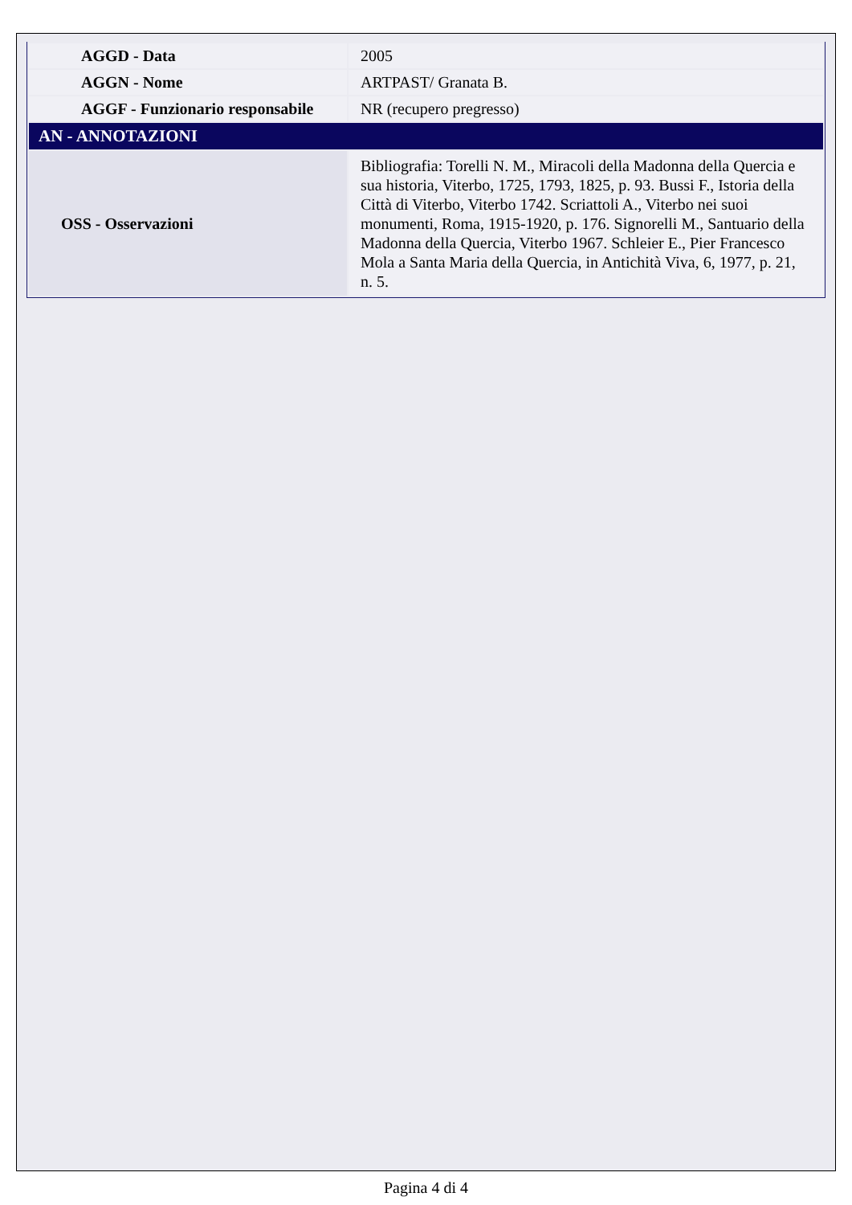| AGGD - Data | 2005 |
| AGGN - Nome | ARTPAST/ Granata B. |
| AGGF - Funzionario responsabile | NR (recupero pregresso) |
| AN - ANNOTAZIONI | |
| OSS - Osservazioni | Bibliografia: Torelli N. M., Miracoli della Madonna della Quercia e sua historia, Viterbo, 1725, 1793, 1825, p. 93. Bussi F., Istoria della Città di Viterbo, Viterbo 1742. Scriattoli A., Viterbo nei suoi monumenti, Roma, 1915-1920, p. 176. Signorelli M., Santuario della Madonna della Quercia, Viterbo 1967. Schleier E., Pier Francesco Mola a Santa Maria della Quercia, in Antichità Viva, 6, 1977, p. 21, n. 5. |
Pagina 4 di 4